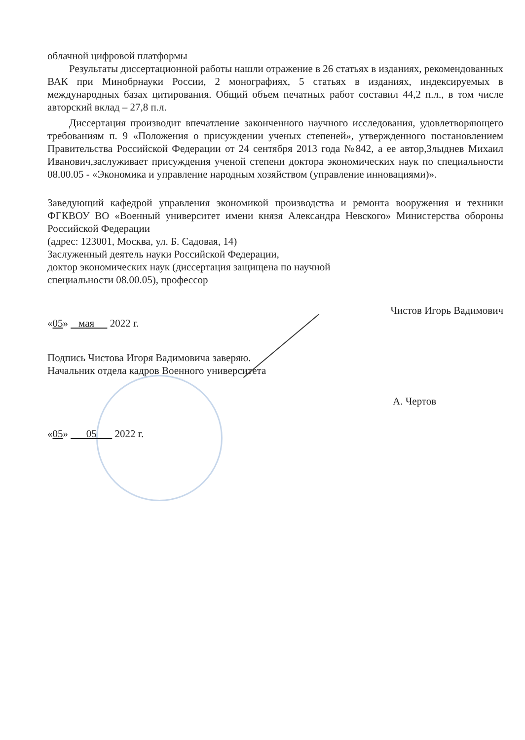облачной цифровой платформы
Результаты диссертационной работы нашли отражение в 26 статьях в изданиях, рекомендованных ВАК при Минобрнауки России, 2 монографиях, 5 статьях в изданиях, индексируемых в международных базах цитирования. Общий объем печатных работ составил 44,2 п.л., в том числе авторский вклад – 27,8 п.л.
Диссертация производит впечатление законченного научного исследования, удовлетворяющего требованиям п. 9 «Положения о присуждении ученых степеней», утвержденного постановлением Правительства Российской Федерации от 24 сентября 2013 года №842, а ее автор,Злыднев Михаил Иванович,заслуживает присуждения ученой степени доктора экономических наук по специальности 08.00.05 - «Экономика и управление народным хозяйством (управление инновациями)».
Заведующий кафедрой управления экономикой производства и ремонта вооружения и техники ФГКВОУ ВО «Военный университет имени князя Александра Невского» Министерства обороны Российской Федерации
(адрес: 123001, Москва, ул. Б. Садовая, 14)
Заслуженный деятель науки Российской Федерации,
доктор экономических наук (диссертация защищена по научной
специальности 08.00.05), профессор
Чистов Игорь Вадимович
«05» мая 2022 г.
Подпись Чистова Игоря Вадимовича заверяю.
Начальник отдела кадров Военного университета
А. Чертов
«05» 05 2022 г.